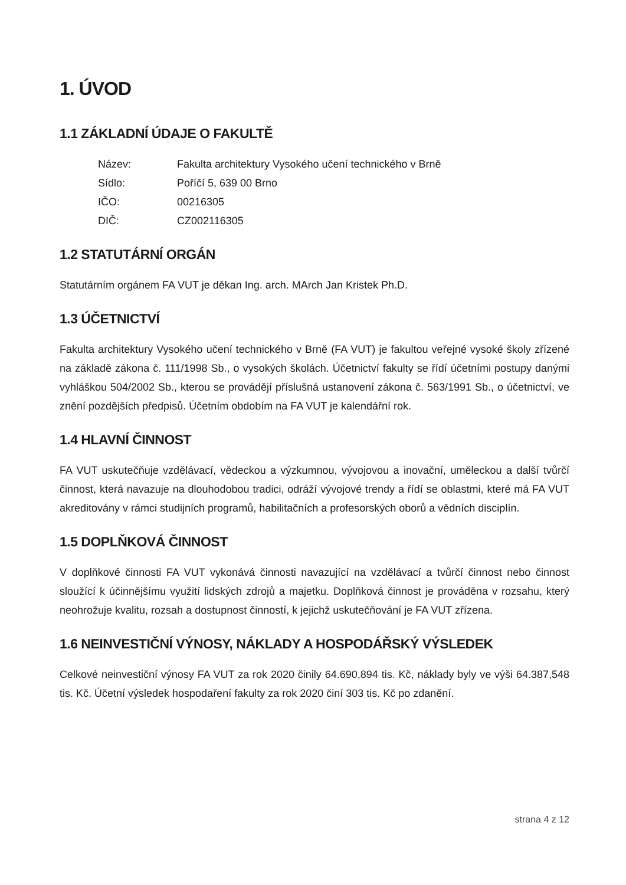1. ÚVOD
1.1 ZÁKLADNÍ ÚDAJE O FAKULTĚ
Název: Fakulta architektury Vysokého učení technického v Brně
Sídlo: Poříčí 5, 639 00 Brno
IČO: 00216305
DIČ: CZ002116305
1.2 STATUTÁRNÍ ORGÁN
Statutárním orgánem FA VUT je děkan Ing. arch. MArch Jan Kristek Ph.D.
1.3 ÚČETNICTVÍ
Fakulta architektury Vysokého učení technického v Brně (FA VUT) je fakultou veřejné vysoké školy zřízené na základě zákona č. 111/1998 Sb., o vysokých školách. Účetnictví fakulty se řídí účetními postupy danými vyhláškou 504/2002 Sb., kterou se provádějí příslušná ustanovení zákona č. 563/1991 Sb., o účetnictví, ve znění pozdějších předpisů. Účetním obdobím na FA VUT je kalendářní rok.
1.4 HLAVNÍ ČINNOST
FA VUT uskutečňuje vzdělávací, vědeckou a výzkumnou, vývojovou a inovační, uměleckou a další tvůrčí činnost, která navazuje na dlouhodobou tradici, odráží vývojové trendy a řídí se oblastmi, které má FA VUT akreditovány v rámci studijních programů, habilitačních a profesorských oborů a vědních disciplín.
1.5 DOPLŇKOVÁ ČINNOST
V doplňkové činnosti FA VUT vykonává činnosti navazující na vzdělávací a tvůrčí činnost nebo činnost sloužící k účinnějšímu využití lidských zdrojů a majetku. Doplňková činnost je prováděna v rozsahu, který neohrožuje kvalitu, rozsah a dostupnost činností, k jejichž uskutečňování je FA VUT zřízena.
1.6 NEINVESTIČNÍ VÝNOSY, NÁKLADY A HOSPODÁŘSKÝ VÝSLEDEK
Celkové neinvestiční výnosy FA VUT za rok 2020 činily 64.690,894 tis. Kč, náklady byly ve výši 64.387,548 tis. Kč. Účetní výsledek hospodaření fakulty za rok 2020 činí 303 tis. Kč po zdanění.
strana 4 z 12